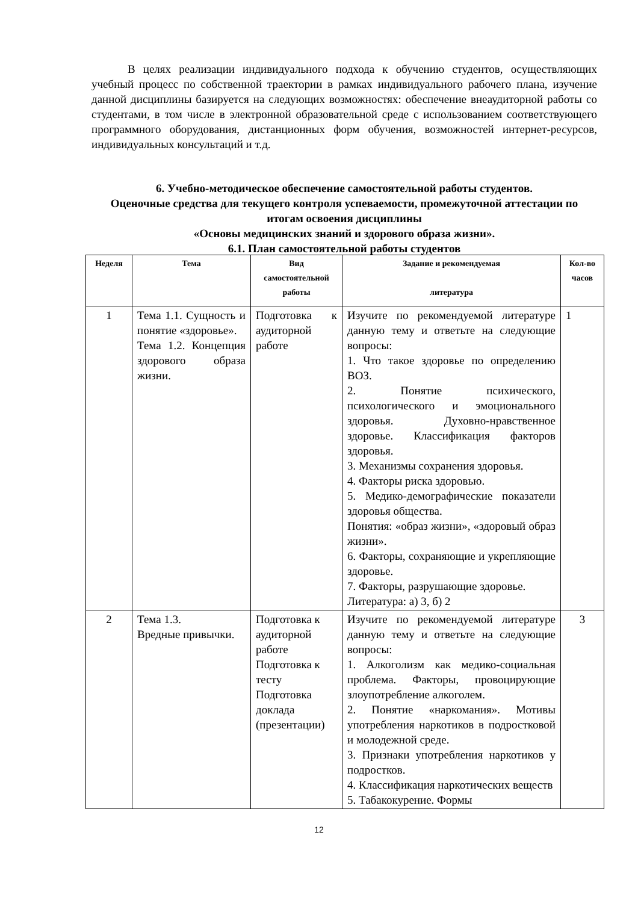В целях реализации индивидуального подхода к обучению студентов, осуществляющих учебный процесс по собственной траектории в рамках индивидуального рабочего плана, изучение данной дисциплины базируется на следующих возможностях: обеспечение внеаудиторной работы со студентами, в том числе в электронной образовательной среде с использованием соответствующего программного оборудования, дистанционных форм обучения, возможностей интернет-ресурсов, индивидуальных консультаций и т.д.
6. Учебно-методическое обеспечение самостоятельной работы студентов.
Оценочные средства для текущего контроля успеваемости, промежуточной аттестации по итогам освоения дисциплины
«Основы медицинских знаний и здорового образа жизни».
6.1. План самостоятельной работы студентов
| Неделя | Тема | Вид самостоятельной работы | Задание и рекомендуемая литература | Кол-во часов |
| --- | --- | --- | --- | --- |
| 1 | Тема 1.1. Сущность и понятие «здоровье». Тема 1.2. Концепция здорового образа жизни. | Подготовка к аудиторной работе | Изучите по рекомендуемой литературе данную тему и ответьте на следующие вопросы: 1. Что такое здоровье по определению ВОЗ. 2. Понятие психического, психологического и эмоционального здоровья. Духовно-нравственное здоровье. Классификация факторов здоровья. 3. Механизмы сохранения здоровья. 4. Факторы риска здоровью. 5. Медико-демографические показатели здоровья общества. Понятия: «образ жизни», «здоровый образ жизни». 6. Факторы, сохраняющие и укрепляющие здоровье. 7. Факторы, разрушающие здоровье. Литература: а) 3, б) 2 | 1 |
| 2 | Тема 1.3. Вредные привычки. | Подготовка к аудиторной работе Подготовка к тесту Подготовка доклада (презентации) | Изучите по рекомендуемой литературе данную тему и ответьте на следующие вопросы: 1. Алкоголизм как медико-социальная проблема. Факторы, провоцирующие злоупотребление алкоголем. 2. Понятие «наркомания». Мотивы употребления наркотиков в подростковой и молодежной среде. 3. Признаки употребления наркотиков у подростков. 4. Классификация наркотических веществ 5. Табакокурение. Формы | 3 |
12